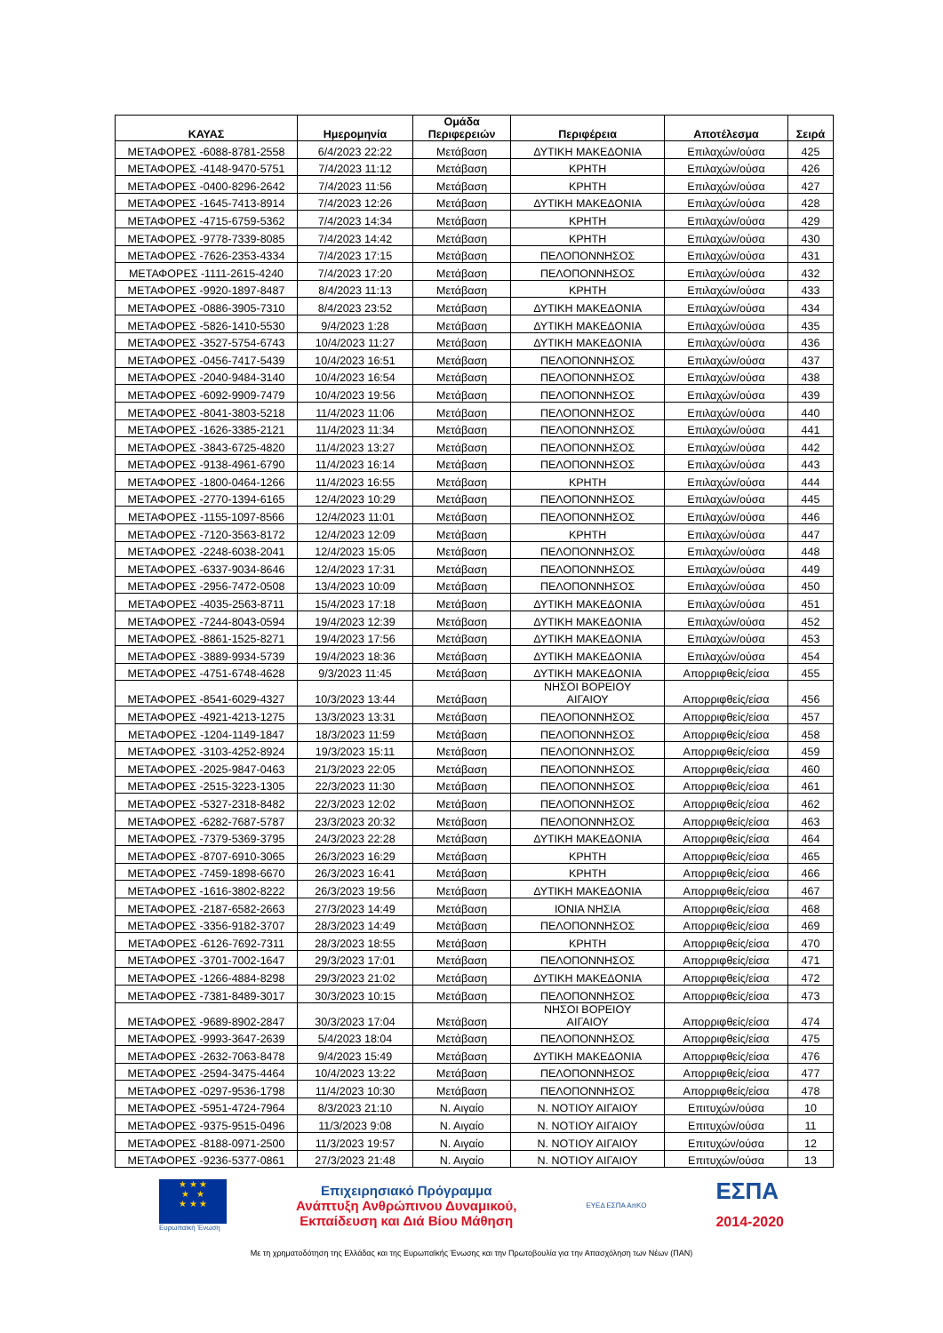| ΚΑΥΑΣ | Ημερομηνία | Ομάδα Περιφερειών | Περιφέρεια | Αποτέλεσμα | Σειρά |
| --- | --- | --- | --- | --- | --- |
| ΜΕΤΑΦΟΡΕΣ -6088-8781-2558 | 6/4/2023 22:22 | Μετάβαση | ΔΥΤΙΚΗ ΜΑΚΕΔΟΝΙΑ | Επιλαχών/ούσα | 425 |
| ΜΕΤΑΦΟΡΕΣ -4148-9470-5751 | 7/4/2023 11:12 | Μετάβαση | ΚΡΗΤΗ | Επιλαχών/ούσα | 426 |
| ΜΕΤΑΦΟΡΕΣ -0400-8296-2642 | 7/4/2023 11:56 | Μετάβαση | ΚΡΗΤΗ | Επιλαχών/ούσα | 427 |
| ΜΕΤΑΦΟΡΕΣ -1645-7413-8914 | 7/4/2023 12:26 | Μετάβαση | ΔΥΤΙΚΗ ΜΑΚΕΔΟΝΙΑ | Επιλαχών/ούσα | 428 |
| ΜΕΤΑΦΟΡΕΣ -4715-6759-5362 | 7/4/2023 14:34 | Μετάβαση | ΚΡΗΤΗ | Επιλαχών/ούσα | 429 |
| ΜΕΤΑΦΟΡΕΣ -9778-7339-8085 | 7/4/2023 14:42 | Μετάβαση | ΚΡΗΤΗ | Επιλαχών/ούσα | 430 |
| ΜΕΤΑΦΟΡΕΣ -7626-2353-4334 | 7/4/2023 17:15 | Μετάβαση | ΠΕΛΟΠΟΝΝΗΣΟΣ | Επιλαχών/ούσα | 431 |
| ΜΕΤΑΦΟΡΕΣ -1111-2615-4240 | 7/4/2023 17:20 | Μετάβαση | ΠΕΛΟΠΟΝΝΗΣΟΣ | Επιλαχών/ούσα | 432 |
| ΜΕΤΑΦΟΡΕΣ -9920-1897-8487 | 8/4/2023 11:13 | Μετάβαση | ΚΡΗΤΗ | Επιλαχών/ούσα | 433 |
| ΜΕΤΑΦΟΡΕΣ -0886-3905-7310 | 8/4/2023 23:52 | Μετάβαση | ΔΥΤΙΚΗ ΜΑΚΕΔΟΝΙΑ | Επιλαχών/ούσα | 434 |
| ΜΕΤΑΦΟΡΕΣ -5826-1410-5530 | 9/4/2023 1:28 | Μετάβαση | ΔΥΤΙΚΗ ΜΑΚΕΔΟΝΙΑ | Επιλαχών/ούσα | 435 |
| ΜΕΤΑΦΟΡΕΣ -3527-5754-6743 | 10/4/2023 11:27 | Μετάβαση | ΔΥΤΙΚΗ ΜΑΚΕΔΟΝΙΑ | Επιλαχών/ούσα | 436 |
| ΜΕΤΑΦΟΡΕΣ -0456-7417-5439 | 10/4/2023 16:51 | Μετάβαση | ΠΕΛΟΠΟΝΝΗΣΟΣ | Επιλαχών/ούσα | 437 |
| ΜΕΤΑΦΟΡΕΣ -2040-9484-3140 | 10/4/2023 16:54 | Μετάβαση | ΠΕΛΟΠΟΝΝΗΣΟΣ | Επιλαχών/ούσα | 438 |
| ΜΕΤΑΦΟΡΕΣ -6092-9909-7479 | 10/4/2023 19:56 | Μετάβαση | ΠΕΛΟΠΟΝΝΗΣΟΣ | Επιλαχών/ούσα | 439 |
| ΜΕΤΑΦΟΡΕΣ -8041-3803-5218 | 11/4/2023 11:06 | Μετάβαση | ΠΕΛΟΠΟΝΝΗΣΟΣ | Επιλαχών/ούσα | 440 |
| ΜΕΤΑΦΟΡΕΣ -1626-3385-2121 | 11/4/2023 11:34 | Μετάβαση | ΠΕΛΟΠΟΝΝΗΣΟΣ | Επιλαχών/ούσα | 441 |
| ΜΕΤΑΦΟΡΕΣ -3843-6725-4820 | 11/4/2023 13:27 | Μετάβαση | ΠΕΛΟΠΟΝΝΗΣΟΣ | Επιλαχών/ούσα | 442 |
| ΜΕΤΑΦΟΡΕΣ -9138-4961-6790 | 11/4/2023 16:14 | Μετάβαση | ΠΕΛΟΠΟΝΝΗΣΟΣ | Επιλαχών/ούσα | 443 |
| ΜΕΤΑΦΟΡΕΣ -1800-0464-1266 | 11/4/2023 16:55 | Μετάβαση | ΚΡΗΤΗ | Επιλαχών/ούσα | 444 |
| ΜΕΤΑΦΟΡΕΣ -2770-1394-6165 | 12/4/2023 10:29 | Μετάβαση | ΠΕΛΟΠΟΝΝΗΣΟΣ | Επιλαχών/ούσα | 445 |
| ΜΕΤΑΦΟΡΕΣ -1155-1097-8566 | 12/4/2023 11:01 | Μετάβαση | ΠΕΛΟΠΟΝΝΗΣΟΣ | Επιλαχών/ούσα | 446 |
| ΜΕΤΑΦΟΡΕΣ -7120-3563-8172 | 12/4/2023 12:09 | Μετάβαση | ΚΡΗΤΗ | Επιλαχών/ούσα | 447 |
| ΜΕΤΑΦΟΡΕΣ -2248-6038-2041 | 12/4/2023 15:05 | Μετάβαση | ΠΕΛΟΠΟΝΝΗΣΟΣ | Επιλαχών/ούσα | 448 |
| ΜΕΤΑΦΟΡΕΣ -6337-9034-8646 | 12/4/2023 17:31 | Μετάβαση | ΠΕΛΟΠΟΝΝΗΣΟΣ | Επιλαχών/ούσα | 449 |
| ΜΕΤΑΦΟΡΕΣ -2956-7472-0508 | 13/4/2023 10:09 | Μετάβαση | ΠΕΛΟΠΟΝΝΗΣΟΣ | Επιλαχών/ούσα | 450 |
| ΜΕΤΑΦΟΡΕΣ -4035-2563-8711 | 15/4/2023 17:18 | Μετάβαση | ΔΥΤΙΚΗ ΜΑΚΕΔΟΝΙΑ | Επιλαχών/ούσα | 451 |
| ΜΕΤΑΦΟΡΕΣ -7244-8043-0594 | 19/4/2023 12:39 | Μετάβαση | ΔΥΤΙΚΗ ΜΑΚΕΔΟΝΙΑ | Επιλαχών/ούσα | 452 |
| ΜΕΤΑΦΟΡΕΣ -8861-1525-8271 | 19/4/2023 17:56 | Μετάβαση | ΔΥΤΙΚΗ ΜΑΚΕΔΟΝΙΑ | Επιλαχών/ούσα | 453 |
| ΜΕΤΑΦΟΡΕΣ -3889-9934-5739 | 19/4/2023 18:36 | Μετάβαση | ΔΥΤΙΚΗ ΜΑΚΕΔΟΝΙΑ | Επιλαχών/ούσα | 454 |
| ΜΕΤΑΦΟΡΕΣ -4751-6748-4628 | 9/3/2023 11:45 | Μετάβαση | ΔΥΤΙΚΗ ΜΑΚΕΔΟΝΙΑ | Απορριφθείς/είσα | 455 |
| ΜΕΤΑΦΟΡΕΣ -8541-6029-4327 | 10/3/2023 13:44 | Μετάβαση | ΝΗΣΟΙ ΒΟΡΕΙΟΥ ΑΙΓΑΙΟΥ | Απορριφθείς/είσα | 456 |
| ΜΕΤΑΦΟΡΕΣ -4921-4213-1275 | 13/3/2023 13:31 | Μετάβαση | ΠΕΛΟΠΟΝΝΗΣΟΣ | Απορριφθείς/είσα | 457 |
| ΜΕΤΑΦΟΡΕΣ -1204-1149-1847 | 18/3/2023 11:59 | Μετάβαση | ΠΕΛΟΠΟΝΝΗΣΟΣ | Απορριφθείς/είσα | 458 |
| ΜΕΤΑΦΟΡΕΣ -3103-4252-8924 | 19/3/2023 15:11 | Μετάβαση | ΠΕΛΟΠΟΝΝΗΣΟΣ | Απορριφθείς/είσα | 459 |
| ΜΕΤΑΦΟΡΕΣ -2025-9847-0463 | 21/3/2023 22:05 | Μετάβαση | ΠΕΛΟΠΟΝΝΗΣΟΣ | Απορριφθείς/είσα | 460 |
| ΜΕΤΑΦΟΡΕΣ -2515-3223-1305 | 22/3/2023 11:30 | Μετάβαση | ΠΕΛΟΠΟΝΝΗΣΟΣ | Απορριφθείς/είσα | 461 |
| ΜΕΤΑΦΟΡΕΣ -5327-2318-8482 | 22/3/2023 12:02 | Μετάβαση | ΠΕΛΟΠΟΝΝΗΣΟΣ | Απορριφθείς/είσα | 462 |
| ΜΕΤΑΦΟΡΕΣ -6282-7687-5787 | 23/3/2023 20:32 | Μετάβαση | ΠΕΛΟΠΟΝΝΗΣΟΣ | Απορριφθείς/είσα | 463 |
| ΜΕΤΑΦΟΡΕΣ -7379-5369-3795 | 24/3/2023 22:28 | Μετάβαση | ΔΥΤΙΚΗ ΜΑΚΕΔΟΝΙΑ | Απορριφθείς/είσα | 464 |
| ΜΕΤΑΦΟΡΕΣ -8707-6910-3065 | 26/3/2023 16:29 | Μετάβαση | ΚΡΗΤΗ | Απορριφθείς/είσα | 465 |
| ΜΕΤΑΦΟΡΕΣ -7459-1898-6670 | 26/3/2023 16:41 | Μετάβαση | ΚΡΗΤΗ | Απορριφθείς/είσα | 466 |
| ΜΕΤΑΦΟΡΕΣ -1616-3802-8222 | 26/3/2023 19:56 | Μετάβαση | ΔΥΤΙΚΗ ΜΑΚΕΔΟΝΙΑ | Απορριφθείς/είσα | 467 |
| ΜΕΤΑΦΟΡΕΣ -2187-6582-2663 | 27/3/2023 14:49 | Μετάβαση | ΙΟΝΙΑ ΝΗΣΙΑ | Απορριφθείς/είσα | 468 |
| ΜΕΤΑΦΟΡΕΣ -3356-9182-3707 | 28/3/2023 14:49 | Μετάβαση | ΠΕΛΟΠΟΝΝΗΣΟΣ | Απορριφθείς/είσα | 469 |
| ΜΕΤΑΦΟΡΕΣ -6126-7692-7311 | 28/3/2023 18:55 | Μετάβαση | ΚΡΗΤΗ | Απορριφθείς/είσα | 470 |
| ΜΕΤΑΦΟΡΕΣ -3701-7002-1647 | 29/3/2023 17:01 | Μετάβαση | ΠΕΛΟΠΟΝΝΗΣΟΣ | Απορριφθείς/είσα | 471 |
| ΜΕΤΑΦΟΡΕΣ -1266-4884-8298 | 29/3/2023 21:02 | Μετάβαση | ΔΥΤΙΚΗ ΜΑΚΕΔΟΝΙΑ | Απορριφθείς/είσα | 472 |
| ΜΕΤΑΦΟΡΕΣ -7381-8489-3017 | 30/3/2023 10:15 | Μετάβαση | ΠΕΛΟΠΟΝΝΗΣΟΣ | Απορριφθείς/είσα | 473 |
| ΜΕΤΑΦΟΡΕΣ -9689-8902-2847 | 30/3/2023 17:04 | Μετάβαση | ΝΗΣΟΙ ΒΟΡΕΙΟΥ ΑΙΓΑΙΟΥ | Απορριφθείς/είσα | 474 |
| ΜΕΤΑΦΟΡΕΣ -9993-3647-2639 | 5/4/2023 18:04 | Μετάβαση | ΠΕΛΟΠΟΝΝΗΣΟΣ | Απορριφθείς/είσα | 475 |
| ΜΕΤΑΦΟΡΕΣ -2632-7063-8478 | 9/4/2023 15:49 | Μετάβαση | ΔΥΤΙΚΗ ΜΑΚΕΔΟΝΙΑ | Απορριφθείς/είσα | 476 |
| ΜΕΤΑΦΟΡΕΣ -2594-3475-4464 | 10/4/2023 13:22 | Μετάβαση | ΠΕΛΟΠΟΝΝΗΣΟΣ | Απορριφθείς/είσα | 477 |
| ΜΕΤΑΦΟΡΕΣ -0297-9536-1798 | 11/4/2023 10:30 | Μετάβαση | ΠΕΛΟΠΟΝΝΗΣΟΣ | Απορριφθείς/είσα | 478 |
| ΜΕΤΑΦΟΡΕΣ -5951-4724-7964 | 8/3/2023 21:10 | Ν. Αιγαίο | Ν. ΝΟΤΙΟΥ ΑΙΓΑΙΟΥ | Επιτυχών/ούσα | 10 |
| ΜΕΤΑΦΟΡΕΣ -9375-9515-0496 | 11/3/2023 9:08 | Ν. Αιγαίο | Ν. ΝΟΤΙΟΥ ΑΙΓΑΙΟΥ | Επιτυχών/ούσα | 11 |
| ΜΕΤΑΦΟΡΕΣ -8188-0971-2500 | 11/3/2023 19:57 | Ν. Αιγαίο | Ν. ΝΟΤΙΟΥ ΑΙΓΑΙΟΥ | Επιτυχών/ούσα | 12 |
| ΜΕΤΑΦΟΡΕΣ -9236-5377-0861 | 27/3/2023 21:48 | Ν. Αιγαίο | Ν. ΝΟΤΙΟΥ ΑΙΓΑΙΟΥ | Επιτυχών/ούσα | 13 |
★ ★ ★
★ ★
★ ★ ★
Ευρωπαϊκή Ένωση
Επιχειρησιακό Πρόγραμμα
Ανάπτυξη Ανθρώπινου Δυναμικού,
Εκπαίδευση και Διά Βίου Μάθηση
ΕΥΕΔ ΕΣΠΑ ΑπΚΟ
ΕΣΠΑ
2014-2020
Με τη χρηματοδότηση της Ελλάδας και της Ευρωπαϊκής Ένωσης και την Πρωτοβουλία για την Απασχόληση των Νέων (ΠΑΝ)